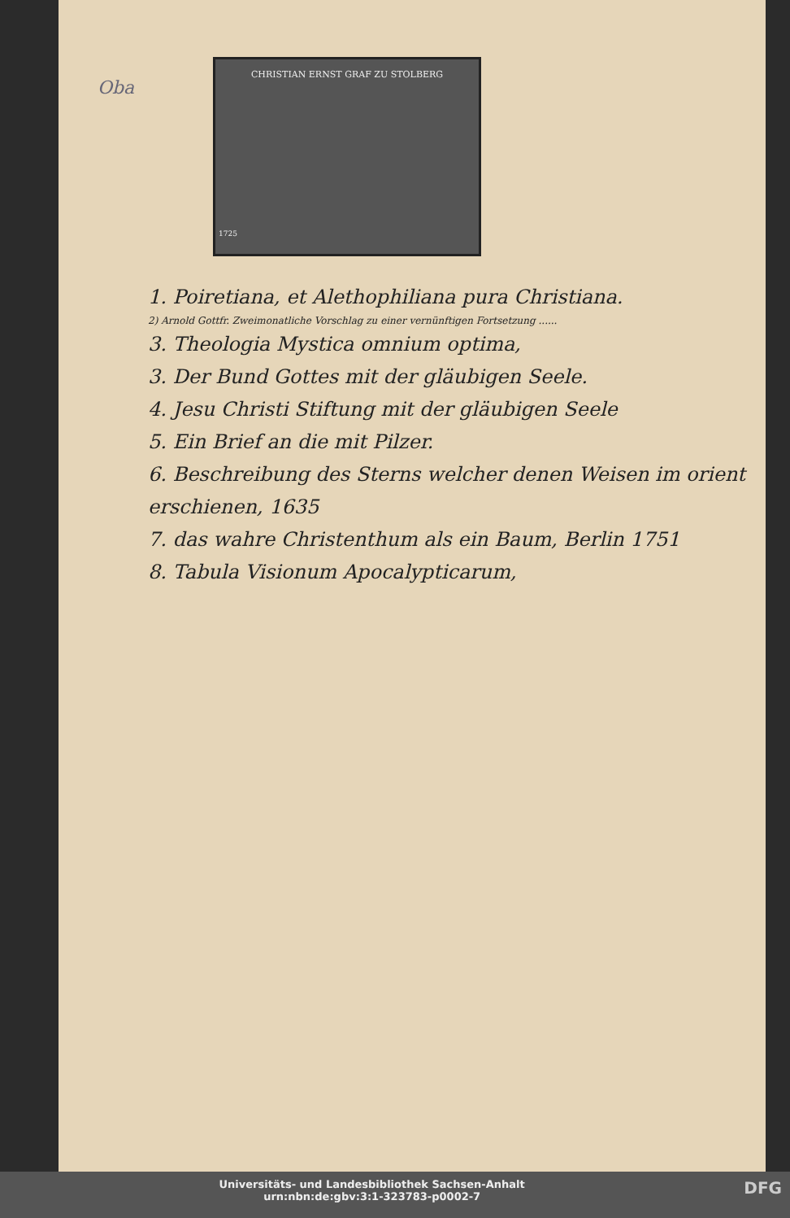Oba
CHRISTIAN ERNST GRAF ZU STOLBERG
1725
1. Poiretiana, et Alethophiliana pura Christiana.
2) Arnold Gottfr. Zweimonatliche Vorschlag zu einer vernünftigen Fortsetzung ......
3. Theologia Mystica omnium optima,
3. Der Bund Gottes mit der gläubigen Seele.
4. Jesu Christi Stiftung mit der gläubigen Seele
5. Ein Brief an die mit Pilzer.
6. Beschreibung des Sterns welcher denen Weisen im orient erschienen, 1635
7. das wahre Christenthum als ein Baum, Berlin 1751
8. Tabula Visionum Apocalypticarum,
DFG Universitäts- und Landesbibliothek Sachsen-Anhalt
urn:nbn:de:gbv:3:1-323783-p0002-7